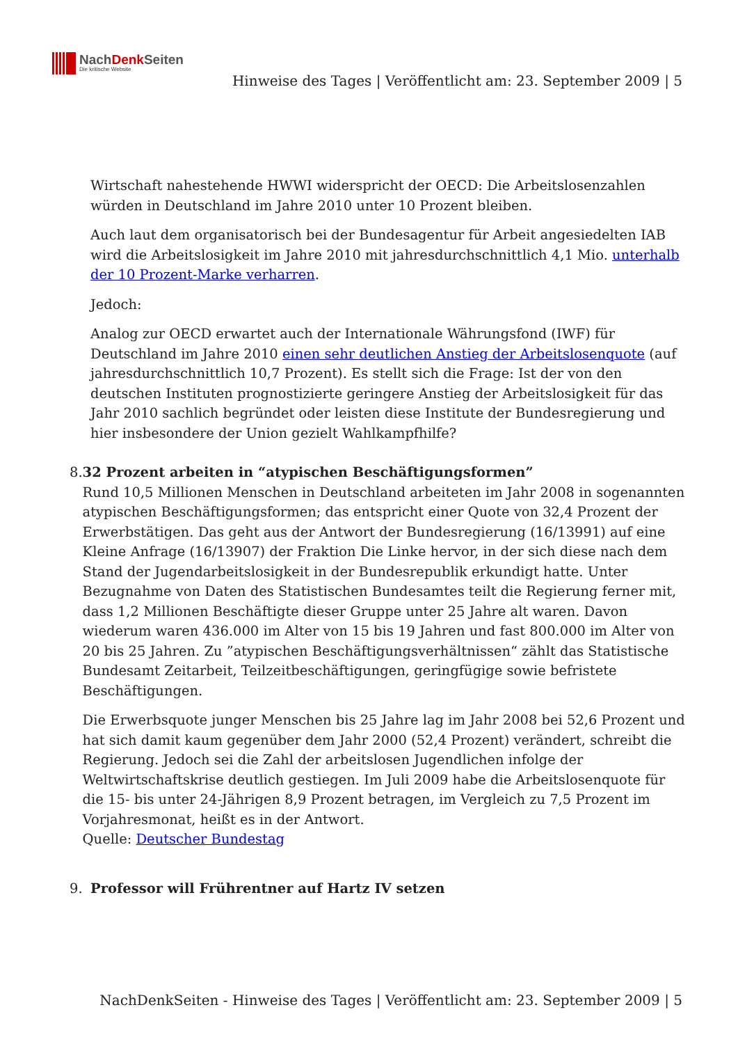NachDenk Seiten
Die kritische Website
Hinweise des Tages | Veröffentlicht am: 23. September 2009 | 5
Wirtschaft nahestehende HWWI widerspricht der OECD: Die Arbeitslosenzahlen würden in Deutschland im Jahre 2010 unter 10 Prozent bleiben.
Auch laut dem organisatorisch bei der Bundesagentur für Arbeit angesiedelten IAB wird die Arbeitslosigkeit im Jahre 2010 mit jahresdurchschnittlich 4,1 Mio. unterhalb der 10 Prozent-Marke verharren.
Jedoch:
Analog zur OECD erwartet auch der Internationale Währungsfond (IWF) für Deutschland im Jahre 2010 einen sehr deutlichen Anstieg der Arbeitslosenquote (auf jahresdurchschnittlich 10,7 Prozent). Es stellt sich die Frage: Ist der von den deutschen Instituten prognostizierte geringere Anstieg der Arbeitslosigkeit für das Jahr 2010 sachlich begründet oder leisten diese Institute der Bundesregierung und hier insbesondere der Union gezielt Wahlkampfhilfe?
8. 32 Prozent arbeiten in “atypischen Beschäftigungsformen”
Rund 10,5 Millionen Menschen in Deutschland arbeiteten im Jahr 2008 in sogenannten atypischen Beschäftigungsformen; das entspricht einer Quote von 32,4 Prozent der Erwerbstätigen. Das geht aus der Antwort der Bundesregierung (16/13991) auf eine Kleine Anfrage (16/13907) der Fraktion Die Linke hervor, in der sich diese nach dem Stand der Jugendarbeitslosigkeit in der Bundesrepublik erkundigt hatte. Unter Bezugnahme von Daten des Statistischen Bundesamtes teilt die Regierung ferner mit, dass 1,2 Millionen Beschäftigte dieser Gruppe unter 25 Jahre alt waren. Davon wiederum waren 436.000 im Alter von 15 bis 19 Jahren und fast 800.000 im Alter von 20 bis 25 Jahren. Zu ”atypischen Beschäftigungsverhältnissen“ zählt das Statistische Bundesamt Zeitarbeit, Teilzeitbeschäftigungen, geringfügige sowie befristete Beschäftigungen.
Die Erwerbsquote junger Menschen bis 25 Jahre lag im Jahr 2008 bei 52,6 Prozent und hat sich damit kaum gegenüber dem Jahr 2000 (52,4 Prozent) verändert, schreibt die Regierung. Jedoch sei die Zahl der arbeitslosen Jugendlichen infolge der Weltwirtschaftskrise deutlich gestiegen. Im Juli 2009 habe die Arbeitslosenquote für die 15- bis unter 24-Jährigen 8,9 Prozent betragen, im Vergleich zu 7,5 Prozent im Vorjahresmonat, heißt es in der Antwort.
Quelle: Deutscher Bundestag
9. Professor will Frührentner auf Hartz IV setzen
NachDenkSeiten - Hinweise des Tages | Veröffentlicht am: 23. September 2009 | 5